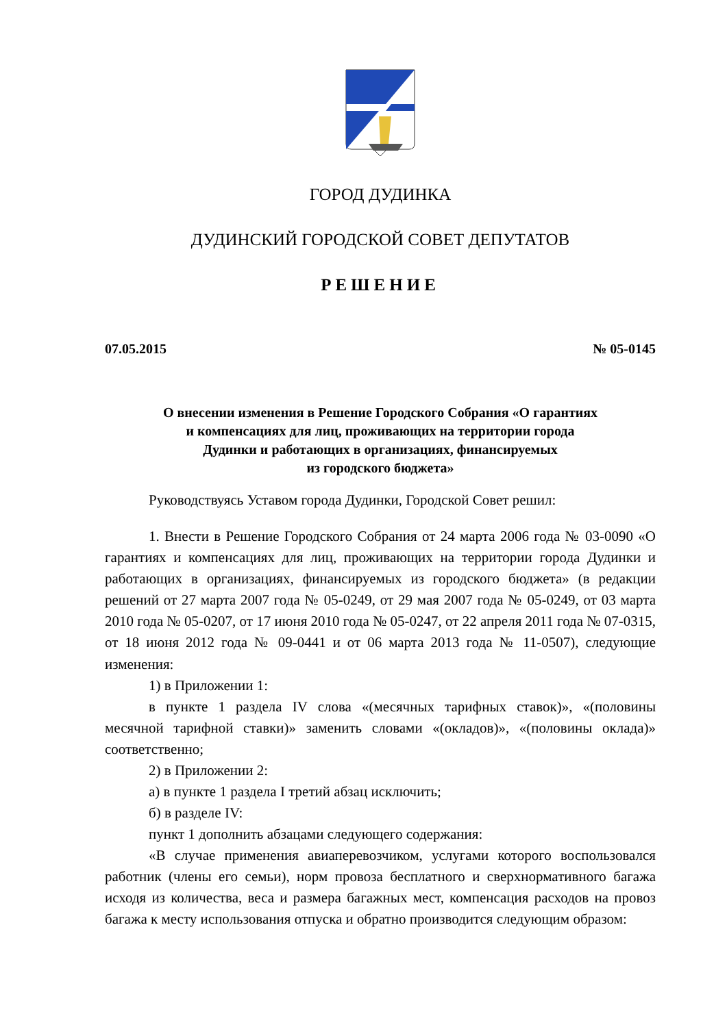ГОРОД ДУДИНКА
ДУДИНСКИЙ ГОРОДСКОЙ СОВЕТ ДЕПУТАТОВ
РЕШЕНИЕ
07.05.2015 № 05-0145
О внесении изменения в Решение Городского Собрания «О гарантиях
и компенсациях для лиц, проживающих на территории города
Дудинки и работающих в организациях, финансируемых
из городского бюджета»
Руководствуясь Уставом города Дудинки, Городской Совет решил:
1. Внести в Решение Городского Собрания от 24 марта 2006 года № 03-0090 «О гарантиях и компенсациях для лиц, проживающих на территории города Дудинки и работающих в организациях, финансируемых из городского бюджета» (в редакции решений от 27 марта 2007 года № 05-0249, от 29 мая 2007 года № 05-0249, от 03 марта 2010 года № 05-0207, от 17 июня 2010 года № 05-0247, от 22 апреля 2011 года № 07-0315, от 18 июня 2012 года № 09-0441 и от 06 марта 2013 года № 11-0507), следующие изменения:
1) в Приложении 1:
в пункте 1 раздела IV слова «(месячных тарифных ставок)», «(половины месячной тарифной ставки)» заменить словами «(окладов)», «(половины оклада)» соответственно;
2) в Приложении 2:
а) в пункте 1 раздела I третий абзац исключить;
б) в разделе IV:
пункт 1 дополнить абзацами следующего содержания:
«В случае применения авиаперевозчиком, услугами которого воспользовался работник (члены его семьи), норм провоза бесплатного и сверхнормативного багажа исходя из количества, веса и размера багажных мест, компенсация расходов на провоз багажа к месту использования отпуска и обратно производится следующим образом: